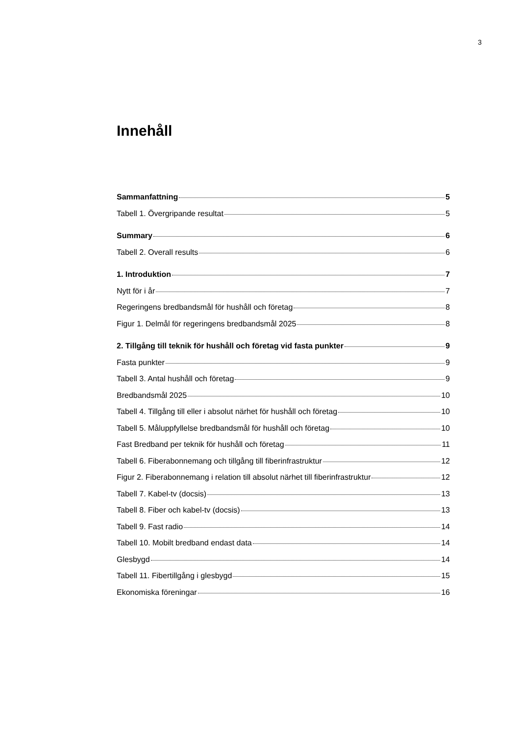3
Innehåll
Sammanfattning 5
Tabell 1. Övergripande resultat 5
Summary 6
Tabell 2. Overall results 6
1. Introduktion 7
Nytt för i år 7
Regeringens bredbandsmål för hushåll och företag 8
Figur 1. Delmål för regeringens bredbandsmål 2025 8
2. Tillgång till teknik för hushåll och företag vid fasta punkter 9
Fasta punkter 9
Tabell 3. Antal hushåll och företag 9
Bredbandsmål 2025 10
Tabell 4. Tillgång till eller i absolut närhet för hushåll och företag 10
Tabell 5. Måluppfyllelse bredbandsmål för hushåll och företag 10
Fast Bredband per teknik för hushåll och företag 11
Tabell 6. Fiberabonnemang och tillgång till fiberinfrastruktur 12
Figur 2. Fiberabonnemang i relation till absolut närhet till fiberinfrastruktur 12
Tabell 7. Kabel-tv (docsis) 13
Tabell 8. Fiber och kabel-tv (docsis) 13
Tabell 9. Fast radio 14
Tabell 10. Mobilt bredband endast data 14
Glesbygd 14
Tabell 11. Fibertillgång i glesbygd 15
Ekonomiska föreningar 16